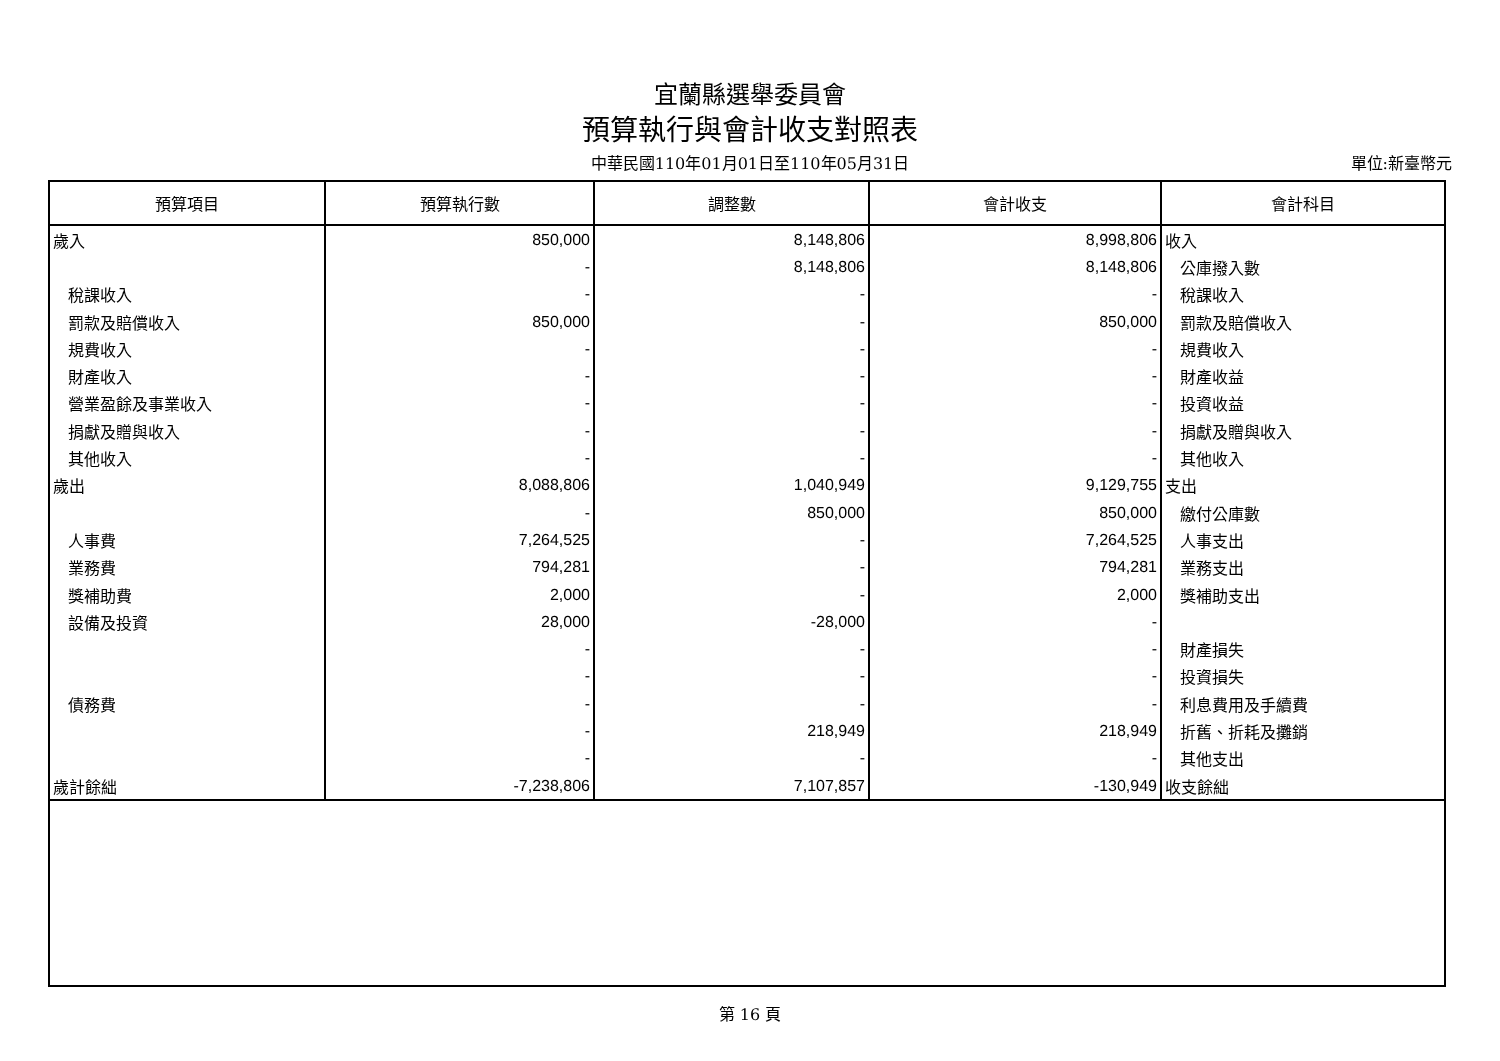宜蘭縣選舉委員會
預算執行與會計收支對照表
中華民國110年01月01日至110年05月31日
單位:新臺幣元
| 預算項目 | 預算執行數 | 調整數 | 會計收支 | 會計科目 |
| --- | --- | --- | --- | --- |
| 歲入 | 850,000 | 8,148,806 | 8,998,806 | 收入 |
| | - | 8,148,806 | 8,148,806 | 公庫撥入數 |
| 稅課收入 | - | - | - | 稅課收入 |
| 罰款及賠償收入 | 850,000 | - | 850,000 | 罰款及賠償收入 |
| 規費收入 | - | - | - | 規費收入 |
| 財產收入 | - | - | - | 財產收益 |
| 營業盈餘及事業收入 | - | - | - | 投資收益 |
| 捐獻及贈與收入 | - | - | - | 捐獻及贈與收入 |
| 其他收入 | - | - | - | 其他收入 |
| 歲出 | 8,088,806 | 1,040,949 | 9,129,755 | 支出 |
| | - | 850,000 | 850,000 | 繳付公庫數 |
| 人事費 | 7,264,525 | - | 7,264,525 | 人事支出 |
| 業務費 | 794,281 | - | 794,281 | 業務支出 |
| 獎補助費 | 2,000 | - | 2,000 | 獎補助支出 |
| 設備及投資 | 28,000 | -28,000 | - | |
| | - | - | - | 財產損失 |
| | - | - | - | 投資損失 |
| 債務費 | - | - | - | 利息費用及手續費 |
| | - | 218,949 | 218,949 | 折舊、折耗及攤銷 |
| | - | - | - | 其他支出 |
| 歲計餘絀 | -7,238,806 | 7,107,857 | -130,949 | 收支餘絀 |
第 16 頁